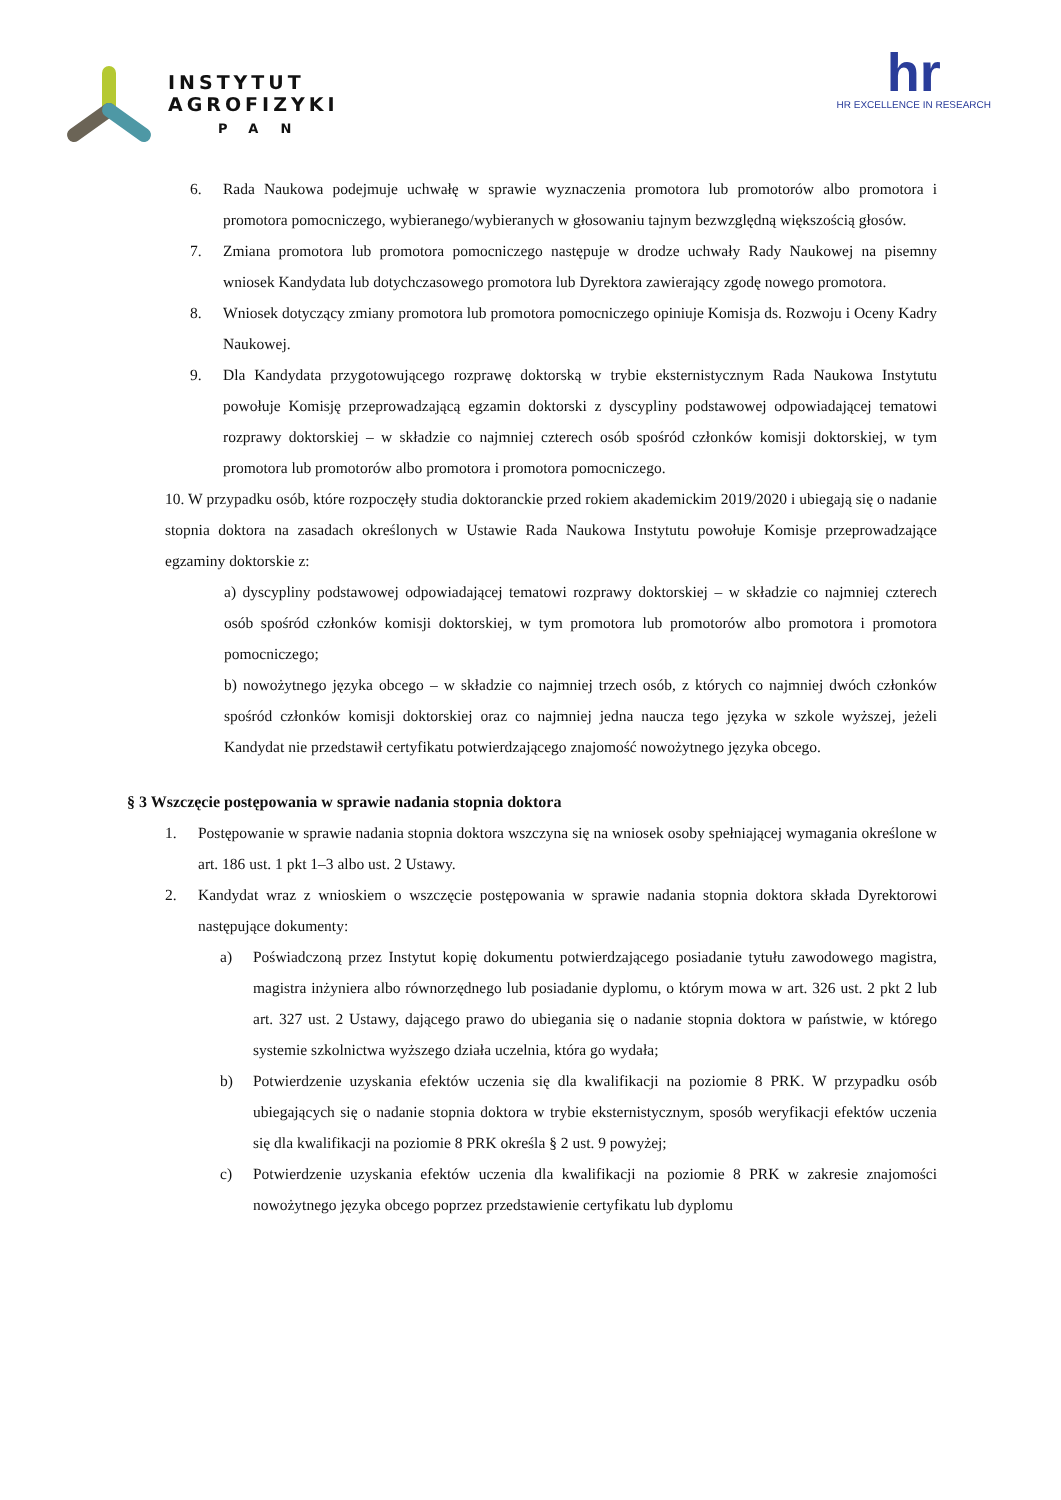INSTYTUT
AGROFIZYKI
PAN
hr
HR EXCELLENCE IN RESEARCH
6. Rada Naukowa podejmuje uchwałę w sprawie wyznaczenia promotora lub promotorów albo promotora i promotora pomocniczego, wybieranego/wybieranych w głosowaniu tajnym bezwzględną większością głosów.
7. Zmiana promotora lub promotora pomocniczego następuje w drodze uchwały Rady Naukowej na pisemny wniosek Kandydata lub dotychczasowego promotora lub Dyrektora zawierający zgodę nowego promotora.
8. Wniosek dotyczący zmiany promotora lub promotora pomocniczego opiniuje Komisja ds. Rozwoju i Oceny Kadry Naukowej.
9. Dla Kandydata przygotowującego rozprawę doktorską w trybie eksternistycznym Rada Naukowa Instytutu powołuje Komisję przeprowadzającą egzamin doktorski z dyscypliny podstawowej odpowiadającej tematowi rozprawy doktorskiej – w składzie co najmniej czterech osób spośród członków komisji doktorskiej, w tym promotora lub promotorów albo promotora i promotora pomocniczego.
10. W przypadku osób, które rozpoczęły studia doktoranckie przed rokiem akademickim 2019/2020 i ubiegają się o nadanie stopnia doktora na zasadach określonych w Ustawie Rada Naukowa Instytutu powołuje Komisje przeprowadzające egzaminy doktorskie z:
a) dyscypliny podstawowej odpowiadającej tematowi rozprawy doktorskiej – w składzie co najmniej czterech osób spośród członków komisji doktorskiej, w tym promotora lub promotorów albo promotora i promotora pomocniczego;
b) nowożytnego języka obcego – w składzie co najmniej trzech osób, z których co najmniej dwóch członków spośród członków komisji doktorskiej oraz co najmniej jedna naucza tego języka w szkole wyższej, jeżeli Kandydat nie przedstawił certyfikatu potwierdzającego znajomość nowożytnego języka obcego.
§ 3 Wszczęcie postępowania w sprawie nadania stopnia doktora
1. Postępowanie w sprawie nadania stopnia doktora wszczyna się na wniosek osoby spełniającej wymagania określone w art. 186 ust. 1 pkt 1–3 albo ust. 2 Ustawy.
2. Kandydat wraz z wnioskiem o wszczęcie postępowania w sprawie nadania stopnia doktora składa Dyrektorowi następujące dokumenty:
a) Poświadczoną przez Instytut kopię dokumentu potwierdzającego posiadanie tytułu zawodowego magistra, magistra inżyniera albo równorzędnego lub posiadanie dyplomu, o którym mowa w art. 326 ust. 2 pkt 2 lub art. 327 ust. 2 Ustawy, dającego prawo do ubiegania się o nadanie stopnia doktora w państwie, w którego systemie szkolnictwa wyższego działa uczelnia, która go wydała;
b) Potwierdzenie uzyskania efektów uczenia się dla kwalifikacji na poziomie 8 PRK. W przypadku osób ubiegających się o nadanie stopnia doktora w trybie eksternistycznym, sposób weryfikacji efektów uczenia się dla kwalifikacji na poziomie 8 PRK określa § 2 ust. 9 powyżej;
c) Potwierdzenie uzyskania efektów uczenia dla kwalifikacji na poziomie 8 PRK w zakresie znajomości nowożytnego języka obcego poprzez przedstawienie certyfikatu lub dyplomu